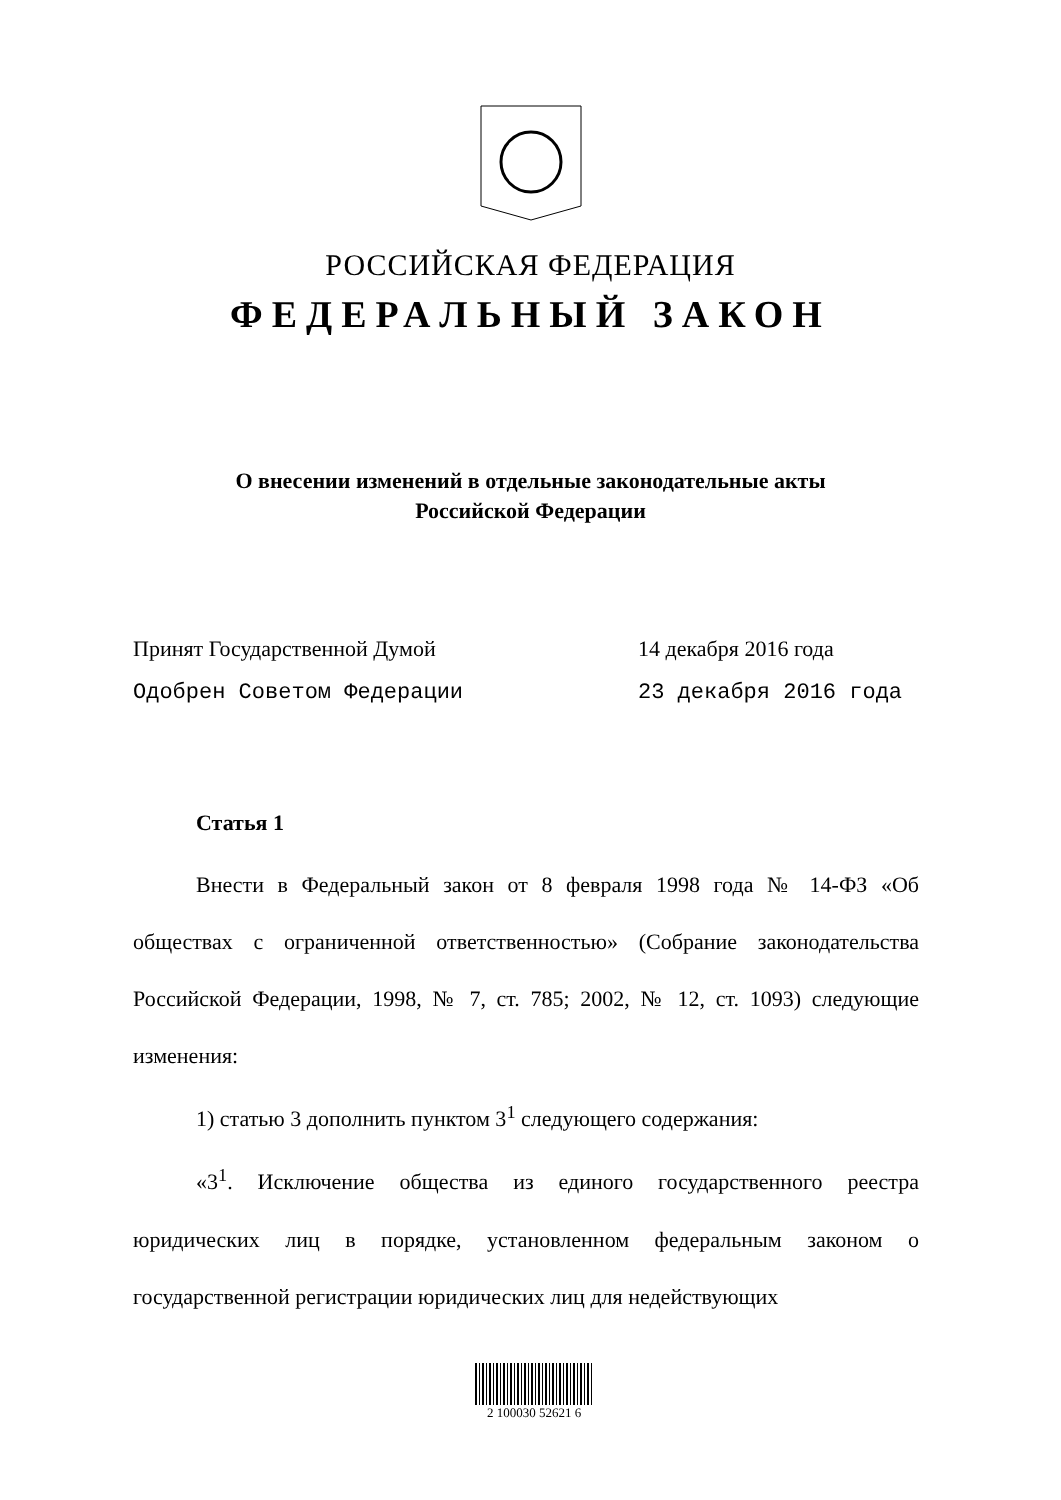РОССИЙСКАЯ ФЕДЕРАЦИЯ
ФЕДЕРАЛЬНЫЙ ЗАКОН
О внесении изменений в отдельные законодательные акты
Российской Федерации
Принят Государственной Думой 14 декабря 2016 года
Одобрен Советом Федерации 23 декабря 2016 года
Статья 1
Внести в Федеральный закон от 8 февраля 1998 года № 14-ФЗ «Об обществах с ограниченной ответственностью» (Собрание законодательства Российской Федерации, 1998, № 7, ст. 785; 2002, № 12, ст. 1093) следующие изменения:
1) статью 3 дополнить пунктом 3<sup>1</sup> следующего содержания:
«3<sup>1</sup>. Исключение общества из единого государственного реестра юридических лиц в порядке, установленном федеральным законом о государственной регистрации юридических лиц для недействующих
2 100030 52621 6